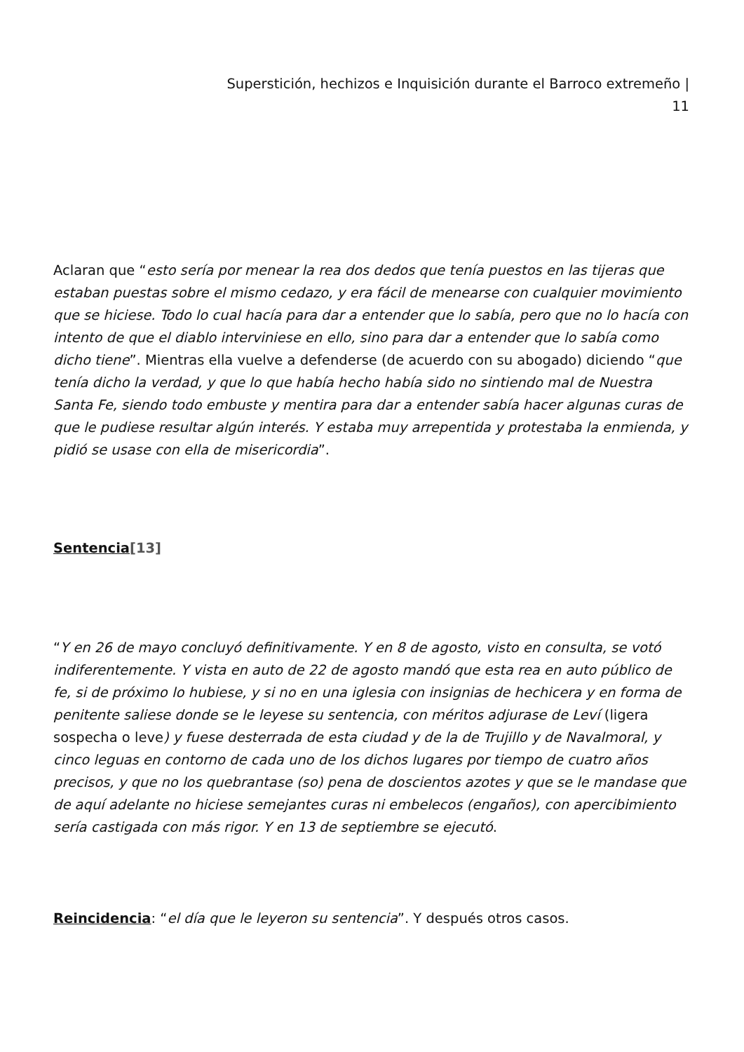Superstición, hechizos e Inquisición durante el Barroco extremeño |
11
Aclaran que “esto sería por menear la rea dos dedos que tenía puestos en las tijeras que estaban puestas sobre el mismo cedazo, y era fácil de menearse con cualquier movimiento que se hiciese. Todo lo cual hacía para dar a entender que lo sabía, pero que no lo hacía con intento de que el diablo interviniese en ello, sino para dar a entender que lo sabía como dicho tiene”. Mientras ella vuelve a defenderse (de acuerdo con su abogado) diciendo “que tenía dicho la verdad, y que lo que había hecho había sido no sintiendo mal de Nuestra Santa Fe, siendo todo embuste y mentira para dar a entender sabía hacer algunas curas de que le pudiese resultar algún interés. Y estaba muy arrepentida y protestaba la enmienda, y pidió se usase con ella de misericordia”.
Sentencia[13]
“Y en 26 de mayo concluyó definitivamente. Y en 8 de agosto, visto en consulta, se votó indiferentemente. Y vista en auto de 22 de agosto mandó que esta rea en auto público de fe, si de próximo lo hubiese, y si no en una iglesia con insignias de hechicera y en forma de penitente saliese donde se le leyese su sentencia, con méritos adjurase de Leví (ligera sospecha o leve) y fuese desterrada de esta ciudad y de la de Trujillo y de Navalmoral, y cinco leguas en contorno de cada uno de los dichos lugares por tiempo de cuatro años precisos, y que no los quebrantase (so) pena de doscientos azotes y que se le mandase que de aquí adelante no hiciese semejantes curas ni embelecos (engaños), con apercibimiento sería castigada con más rigor. Y en 13 de septiembre se ejecutó.
Reincidencia: “el día que le leyeron su sentencia”. Y después otros casos.